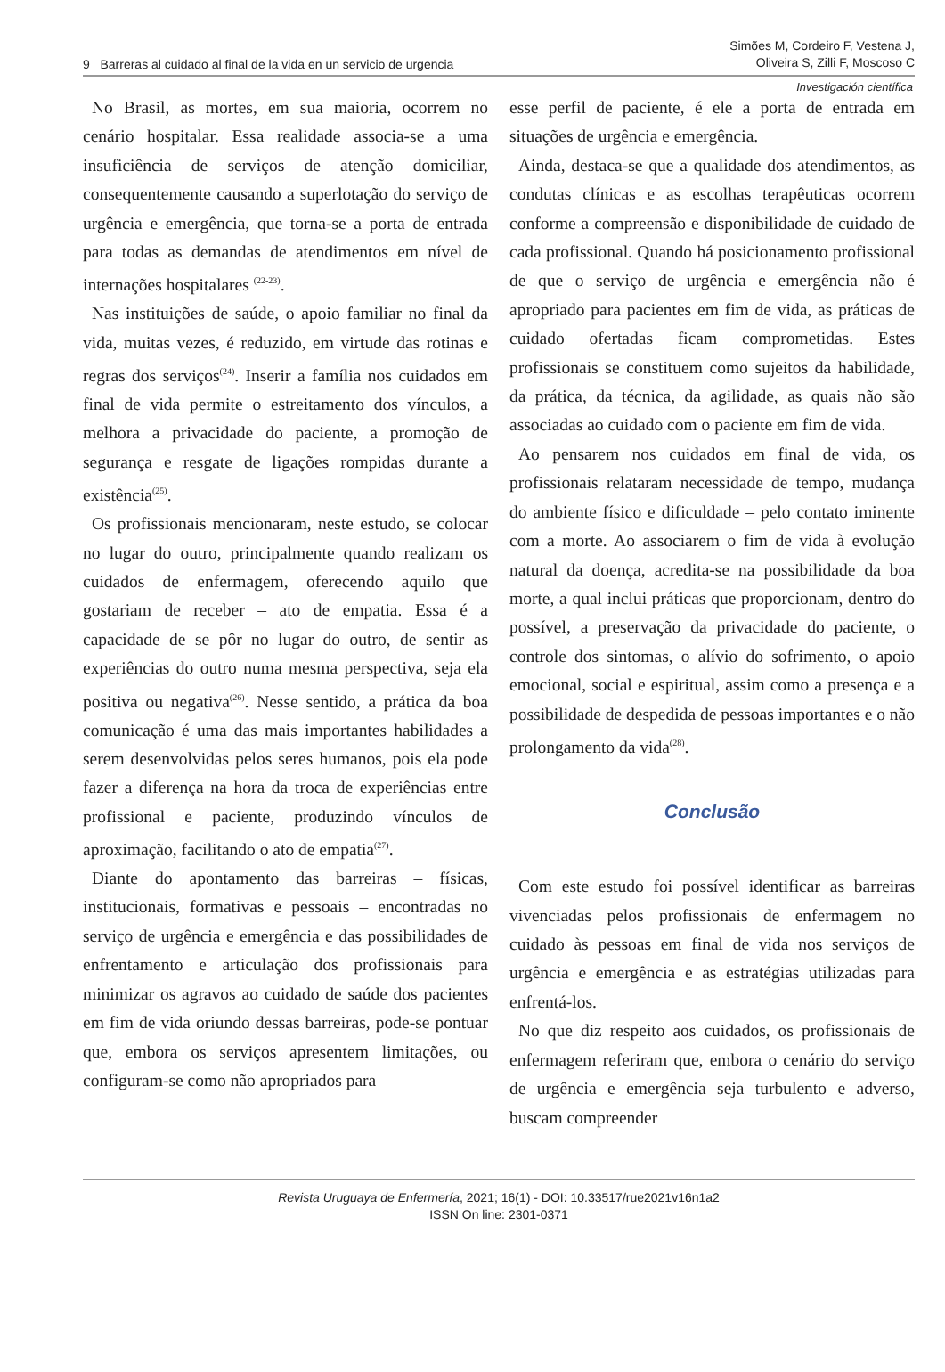9 Barreras al cuidado al final de la vida en un servicio de urgencia
Simões M, Cordeiro F, Vestena J,
Oliveira S, Zilli F, Moscoso C
Investigación científica
No Brasil, as mortes, em sua maioria, ocorrem no cenário hospitalar. Essa realidade associa-se a uma insuficiência de serviços de atenção domiciliar, consequentemente causando a superlotação do serviço de urgência e emergência, que torna-se a porta de entrada para todas as demandas de atendimentos em nível de internações hospitalares <sup>(22-23)</sup>.
Nas instituições de saúde, o apoio familiar no final da vida, muitas vezes, é reduzido, em virtude das rotinas e regras dos serviços<sup>(24)</sup>. Inserir a família nos cuidados em final de vida permite o estreitamento dos vínculos, a melhora a privacidade do paciente, a promoção de segurança e resgate de ligações rompidas durante a existência<sup>(25)</sup>.
Os profissionais mencionaram, neste estudo, se colocar no lugar do outro, principalmente quando realizam os cuidados de enfermagem, oferecendo aquilo que gostariam de receber – ato de empatia. Essa é a capacidade de se pôr no lugar do outro, de sentir as experiências do outro numa mesma perspectiva, seja ela positiva ou negativa<sup>(26)</sup>. Nesse sentido, a prática da boa comunicação é uma das mais importantes habilidades a serem desenvolvidas pelos seres humanos, pois ela pode fazer a diferença na hora da troca de experiências entre profissional e paciente, produzindo vínculos de aproximação, facilitando o ato de empatia<sup>(27)</sup>.
Diante do apontamento das barreiras – físicas, institucionais, formativas e pessoais – encontradas no serviço de urgência e emergência e das possibilidades de enfrentamento e articulação dos profissionais para minimizar os agravos ao cuidado de saúde dos pacientes em fim de vida oriundo dessas barreiras, pode-se pontuar que, embora os serviços apresentem limitações, ou configuram-se como não apropriados para
esse perfil de paciente, é ele a porta de entrada em situações de urgência e emergência.
Ainda, destaca-se que a qualidade dos atendimentos, as condutas clínicas e as escolhas terapêuticas ocorrem conforme a compreensão e disponibilidade de cuidado de cada profissional. Quando há posicionamento profissional de que o serviço de urgência e emergência não é apropriado para pacientes em fim de vida, as práticas de cuidado ofertadas ficam comprometidas. Estes profissionais se constituem como sujeitos da habilidade, da prática, da técnica, da agilidade, as quais não são associadas ao cuidado com o paciente em fim de vida.
Ao pensarem nos cuidados em final de vida, os profissionais relataram necessidade de tempo, mudança do ambiente físico e dificuldade – pelo contato iminente com a morte. Ao associarem o fim de vida à evolução natural da doença, acredita-se na possibilidade da boa morte, a qual inclui práticas que proporcionam, dentro do possível, a preservação da privacidade do paciente, o controle dos sintomas, o alívio do sofrimento, o apoio emocional, social e espiritual, assim como a presença e a possibilidade de despedida de pessoas importantes e o não prolongamento da vida<sup>(28)</sup>.
Conclusão
Com este estudo foi possível identificar as barreiras vivenciadas pelos profissionais de enfermagem no cuidado às pessoas em final de vida nos serviços de urgência e emergência e as estratégias utilizadas para enfrentá-los.
No que diz respeito aos cuidados, os profissionais de enfermagem referiram que, embora o cenário do serviço de urgência e emergência seja turbulento e adverso, buscam compreender
Revista Uruguaya de Enfermería, 2021; 16(1) - DOI: 10.33517/rue2021v16n1a2
ISSN On line: 2301-0371